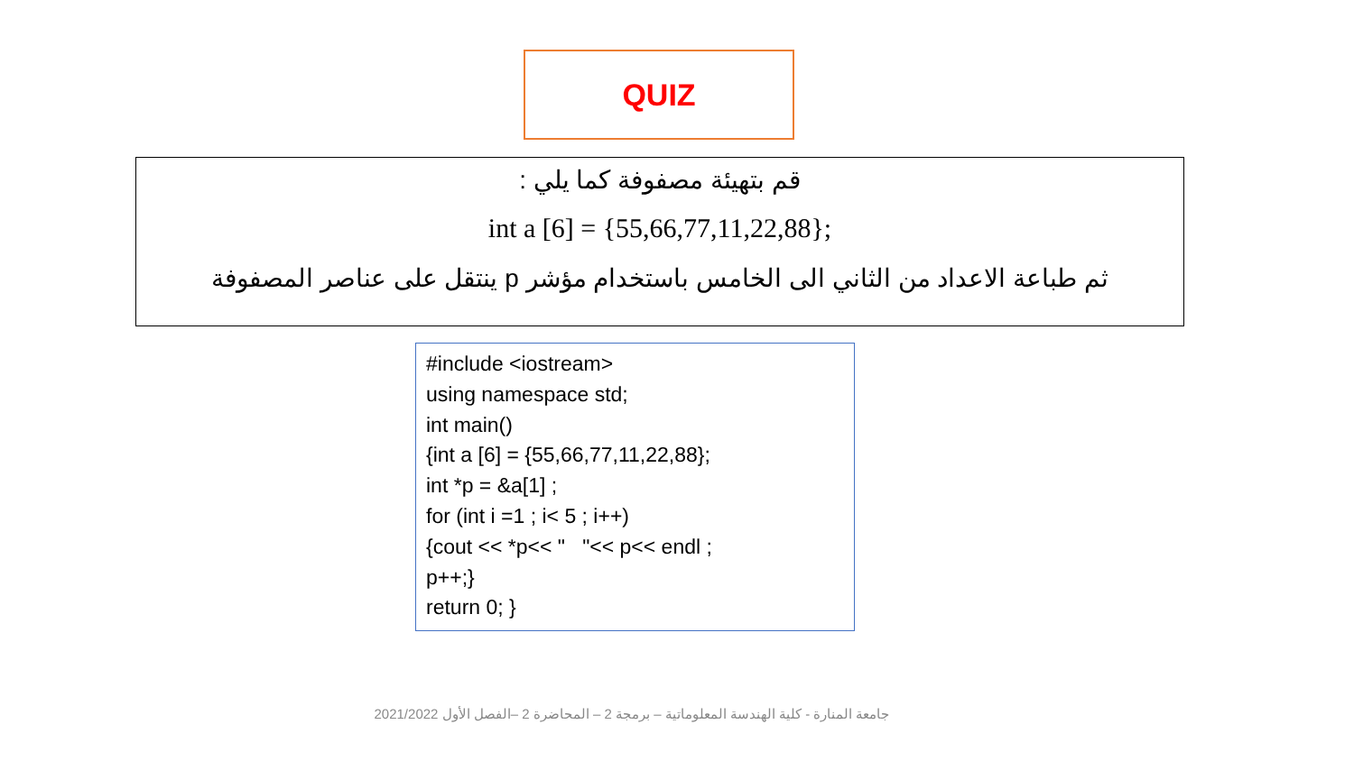QUIZ
قم بتهيئة مصفوفة كما يلي :
int a [6] = {55,66,77,11,22,88};
ثم طباعة الاعداد من الثاني الى الخامس باستخدام مؤشر p ينتقل على عناصر المصفوفة
#include <iostream>
using namespace std;
int main()
{int a [6] = {55,66,77,11,22,88};
int *p = &a[1] ;
for (int i =1 ; i< 5 ; i++)
{cout << *p<< " "<< p<< endl ;
p++;}
return 0; }
جامعة المنارة - كلية الهندسة المعلوماتية – برمجة 2 – المحاضرة 2 –الفصل الأول 2021/2022